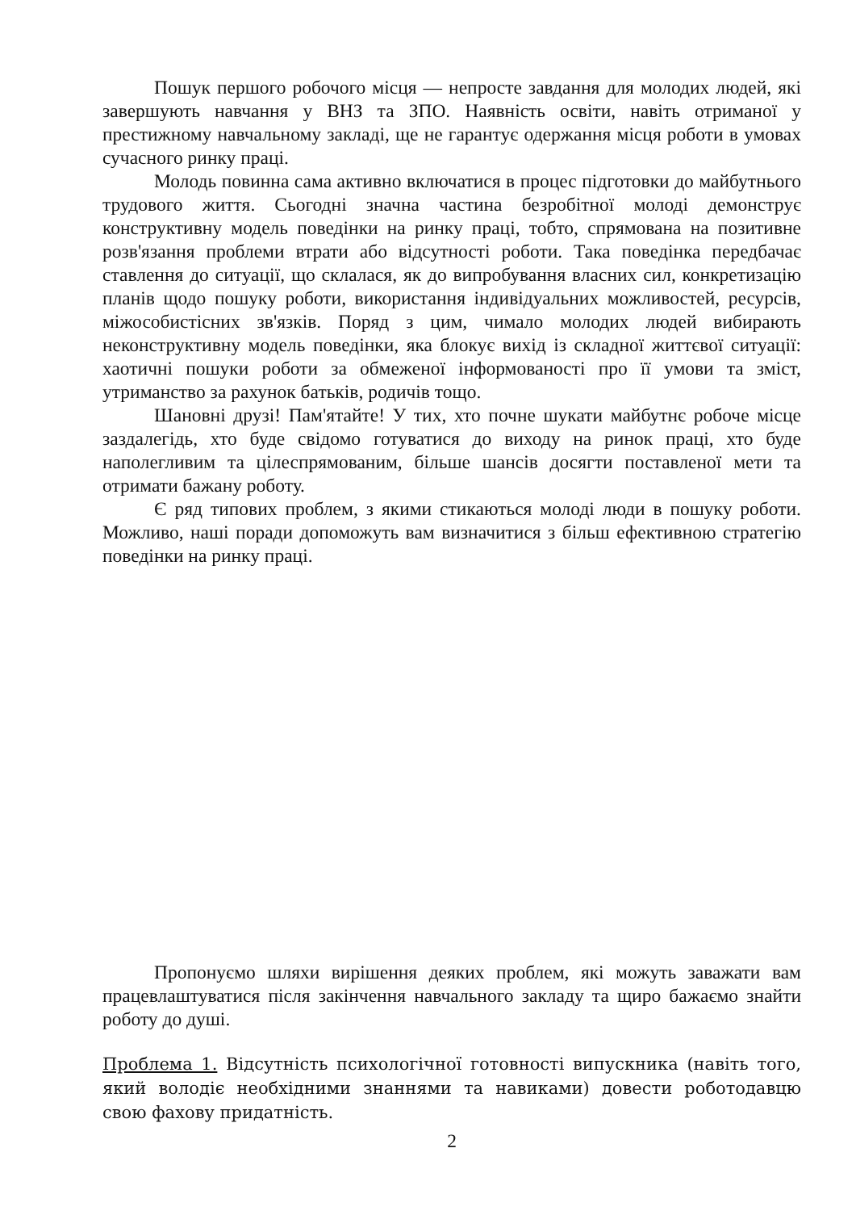Пошук першого робочого місця — непросте завдання для молодих людей, які завершують навчання у ВНЗ та ЗПО. Наявність освіти, навіть отриманої у престижному навчальному закладі, ще не гарантує одержання місця роботи в умовах сучасного ринку праці.
Молодь повинна сама активно включатися в процес підготовки до майбутнього трудового життя. Сьогодні значна частина безробітної молоді демонструє конструктивну модель поведінки на ринку праці, тобто, спрямована на позитивне розв'язання проблеми втрати або відсутності роботи. Така поведінка передбачає ставлення до ситуації, що склалася, як до випробування власних сил, конкретизацію планів щодо пошуку роботи, використання індивідуальних можливостей, ресурсів, міжособистісних зв'язків. Поряд з цим, чимало молодих людей вибирають неконструктивну модель поведінки, яка блокує вихід із складної життєвої ситуації: хаотичні пошуки роботи за обмеженої інформованості про її умови та зміст, утриманство за рахунок батьків, родичів тощо.
Шановні друзі! Пам'ятайте! У тих, хто почне шукати майбутнє робоче місце заздалегідь, хто буде свідомо готуватися до виходу на ринок праці, хто буде наполегливим та цілеспрямованим, більше шансів досягти поставленої мети та отримати бажану роботу.
Є ряд типових проблем, з якими стикаються молоді люди в пошуку роботи. Можливо, наші поради допоможуть вам визначитися з більш ефективною стратегію поведінки на ринку праці.
Пропонуємо шляхи вирішення деяких проблем, які можуть заважати вам працевлаштуватися після закінчення навчального закладу та щиро бажаємо знайти роботу до душі.
Проблема 1. Відсутність психологічної готовності випускника (навіть того, який володіє необхідними знаннями та навиками) довести роботодавцю свою фахову придатність.
2